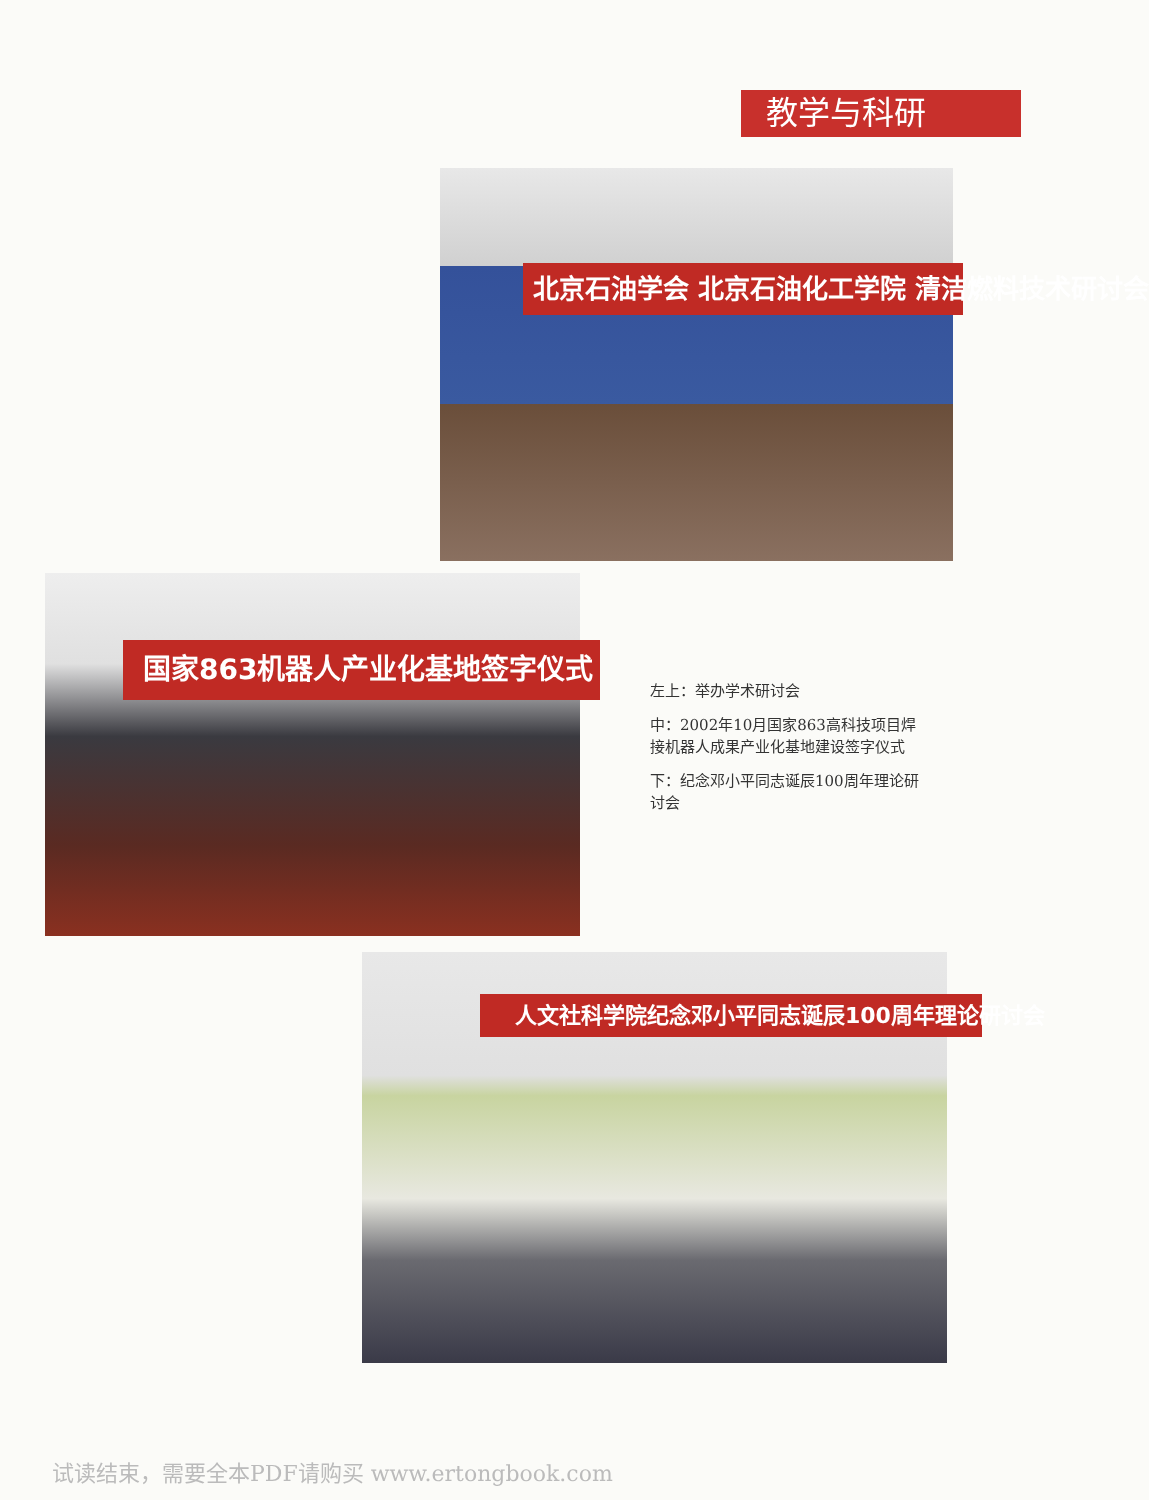教学与科研
北京石油学会 北京石油化工学院 清洁燃料技术研讨会
国家863机器人产业化基地签字仪式
左上：举办学术研讨会
中：2002年10月国家863高科技项目焊接机器人成果产业化基地建设签字仪式
下：纪念邓小平同志诞辰100周年理论研讨会
人文社科学院纪念邓小平同志诞辰100周年理论研讨会
试读结束，需要全本PDF请购买 www.ertongbook.com